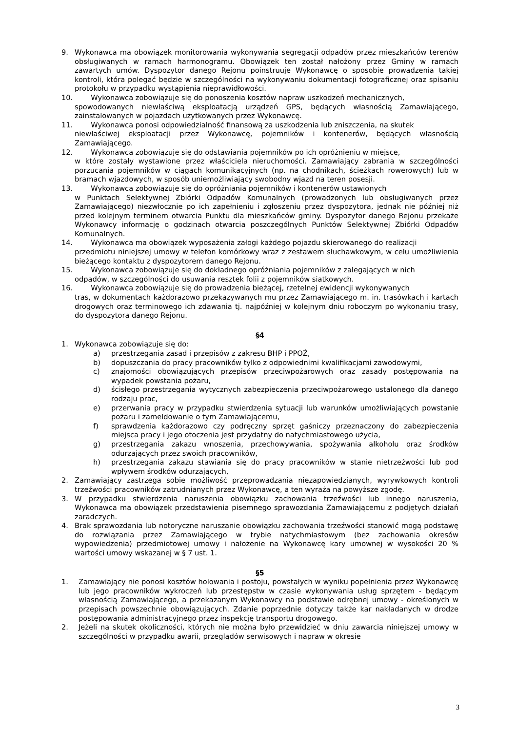9. Wykonawca ma obowiązek monitorowania wykonywania segregacji odpadów przez mieszkańców terenów obsługiwanych w ramach harmonogramu. Obowiązek ten został nałożony przez Gminy w ramach zawartych umów. Dyspozytor danego Rejonu poinstruuje Wykonawcę o sposobie prowadzenia takiej kontroli, która polegać będzie w szczególności na wykonywaniu dokumentacji fotograficznej oraz spisaniu protokołu w przypadku wystąpienia nieprawidłowości.
10. Wykonawca zobowiązuje się do ponoszenia kosztów napraw uszkodzeń mechanicznych,
spowodowanych niewłaściwą eksploatacją urządzeń GPS, będących własnością Zamawiającego, zainstalowanych w pojazdach użytkowanych przez Wykonawcę.
11. Wykonawca ponosi odpowiedzialność finansową za uszkodzenia lub zniszczenia, na skutek
niewłaściwej eksploatacji przez Wykonawcę, pojemników i kontenerów, będących własnością Zamawiającego.
12. Wykonawca zobowiązuje się do odstawiania pojemników po ich opróżnieniu w miejsce,
w które zostały wystawione przez właściciela nieruchomości. Zamawiający zabrania w szczególności porzucania pojemników w ciągach komunikacyjnych (np. na chodnikach, ścieżkach rowerowych) lub w bramach wjazdowych, w sposób uniemożliwiający swobodny wjazd na teren posesji.
13. Wykonawca zobowiązuje się do opróżniania pojemników i kontenerów ustawionych
w Punktach Selektywnej Zbiórki Odpadów Komunalnych (prowadzonych lub obsługiwanych przez Zamawiającego) niezwłocznie po ich zapełnieniu i zgłoszeniu przez dyspozytora, jednak nie później niż przed kolejnym terminem otwarcia Punktu dla mieszkańców gminy. Dyspozytor danego Rejonu przekaże Wykonawcy informację o godzinach otwarcia poszczególnych Punktów Selektywnej Zbiórki Odpadów Komunalnych.
14. Wykonawca ma obowiązek wyposażenia załogi każdego pojazdu skierowanego do realizacji
przedmiotu niniejszej umowy w telefon komórkowy wraz z zestawem słuchawkowym, w celu umożliwienia bieżącego kontaktu z dyspozytorem danego Rejonu.
15. Wykonawca zobowiązuje się do dokładnego opróżniania pojemników z zalegających w nich
odpadów, w szczególności do usuwania resztek folii z pojemników siatkowych.
16. Wykonawca zobowiązuje się do prowadzenia bieżącej, rzetelnej ewidencji wykonywanych
tras, w dokumentach każdorazowo przekazywanych mu przez Zamawiającego m. in. trasówkach i kartach drogowych oraz terminowego ich zdawania tj. najpóźniej w kolejnym dniu roboczym po wykonaniu trasy, do dyspozytora danego Rejonu.
§4
1. Wykonawca zobowiązuje się do:
a) przestrzegania zasad i przepisów z zakresu BHP i PPOŻ,
b) dopuszczania do pracy pracowników tylko z odpowiednimi kwalifikacjami zawodowymi,
c) znajomości obowiązujących przepisów przeciwpożarowych oraz zasady postępowania na wypadek powstania pożaru,
d) ścisłego przestrzegania wytycznych zabezpieczenia przeciwpożarowego ustalonego dla danego rodzaju prac,
e) przerwania pracy w przypadku stwierdzenia sytuacji lub warunków umożliwiających powstanie pożaru i zameldowanie o tym Zamawiającemu,
f) sprawdzenia każdorazowo czy podręczny sprzęt gaśniczy przeznaczony do zabezpieczenia miejsca pracy i jego otoczenia jest przydatny do natychmiastowego użycia,
g) przestrzegania zakazu wnoszenia, przechowywania, spożywania alkoholu oraz środków odurzających przez swoich pracowników,
h) przestrzegania zakazu stawiania się do pracy pracowników w stanie nietrzeźwości lub pod wpływem środków odurzających,
2. Zamawiający zastrzega sobie możliwość przeprowadzania niezapowiedzianych, wyrywkowych kontroli trzeźwości pracowników zatrudnianych przez Wykonawcę, a ten wyraża na powyższe zgodę.
3. W przypadku stwierdzenia naruszenia obowiązku zachowania trzeźwości lub innego naruszenia, Wykonawca ma obowiązek przedstawienia pisemnego sprawozdania Zamawiającemu z podjętych działań zaradczych.
4. Brak sprawozdania lub notoryczne naruszanie obowiązku zachowania trzeźwości stanowić mogą podstawę do rozwiązania przez Zamawiającego w trybie natychmiastowym (bez zachowania okresów wypowiedzenia) przedmiotowej umowy i nałożenie na Wykonawcę kary umownej w wysokości 20 % wartości umowy wskazanej w § 7 ust. 1.
§5
1. Zamawiający nie ponosi kosztów holowania i postoju, powstałych w wyniku popełnienia przez Wykonawcę lub jego pracowników wykroczeń lub przestępstw w czasie wykonywania usług sprzętem - będącym własnością Zamawiającego, a przekazanym Wykonawcy na podstawie odrębnej umowy - określonych w przepisach powszechnie obowiązujących. Zdanie poprzednie dotyczy także kar nakładanych w drodze postępowania administracyjnego przez inspekcję transportu drogowego.
2. Jeżeli na skutek okoliczności, których nie można było przewidzieć w dniu zawarcia niniejszej umowy w szczególności w przypadku awarii, przeglądów serwisowych i napraw w okresie
3